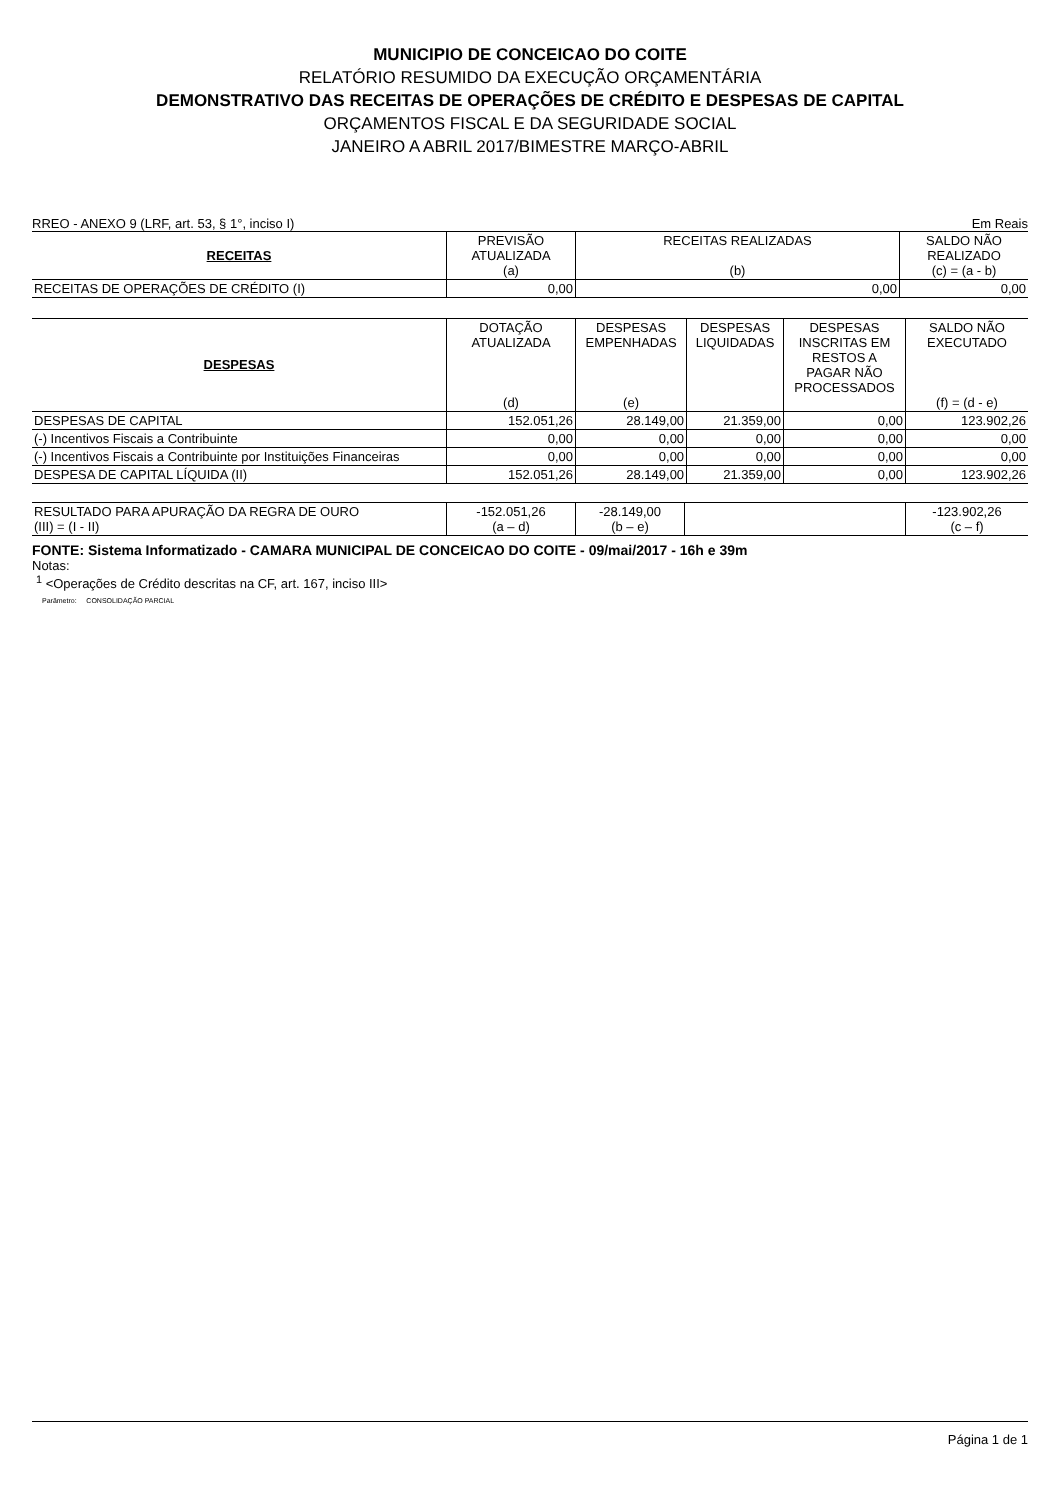MUNICIPIO DE CONCEICAO DO COITE
RELATÓRIO RESUMIDO DA EXECUÇÃO ORÇAMENTÁRIA
DEMONSTRATIVO DAS RECEITAS DE OPERAÇÕES DE CRÉDITO E DESPESAS DE CAPITAL
ORÇAMENTOS FISCAL E DA SEGURIDADE SOCIAL
JANEIRO A ABRIL 2017/BIMESTRE MARÇO-ABRIL
RREO - ANEXO 9 (LRF, art. 53, § 1°, inciso I) Em Reais
| RECEITAS | PREVISÃO ATUALIZADA (a) | RECEITAS REALIZADAS (b) | SALDO NÃO REALIZADO (c) = (a - b) |
| --- | --- | --- | --- |
| RECEITAS DE OPERAÇÕES DE CRÉDITO (I) | 0,00 | 0,00 | 0,00 |
| DESPESAS | DOTAÇÃO ATUALIZADA (d) | DESPESAS EMPENHADAS (e) | DESPESAS LIQUIDADAS | DESPESAS INSCRITAS EM RESTOS A PAGAR NÃO PROCESSADOS | SALDO NÃO EXECUTADO (f) = (d - e) |
| --- | --- | --- | --- | --- | --- |
| DESPESAS DE CAPITAL | 152.051,26 | 28.149,00 | 21.359,00 | 0,00 | 123.902,26 |
| (-) Incentivos Fiscais a Contribuinte | 0,00 | 0,00 | 0,00 | 0,00 | 0,00 |
| (-) Incentivos Fiscais a Contribuinte por Instituições Financeiras | 0,00 | 0,00 | 0,00 | 0,00 | 0,00 |
| DESPESA DE CAPITAL LÍQUIDA (II) | 152.051,26 | 28.149,00 | 21.359,00 | 0,00 | 123.902,26 |
| RESULTADO PARA APURAÇÃO DA REGRA DE OURO (III) = (I - II) | -152.051,26 (a – d) | -28.149,00 (b – e) | | -123.902,26 (c – f) |
FONTE: Sistema Informatizado - CAMARA MUNICIPAL DE CONCEICAO DO COITE - 09/mai/2017 - 16h e 39m
Notas:
<sup>1</sup> <Operações de Crédito descritas na CF, art. 167, inciso III>
Parâmetro: CONSOLIDAÇÃO PARCIAL
Página 1 de 1